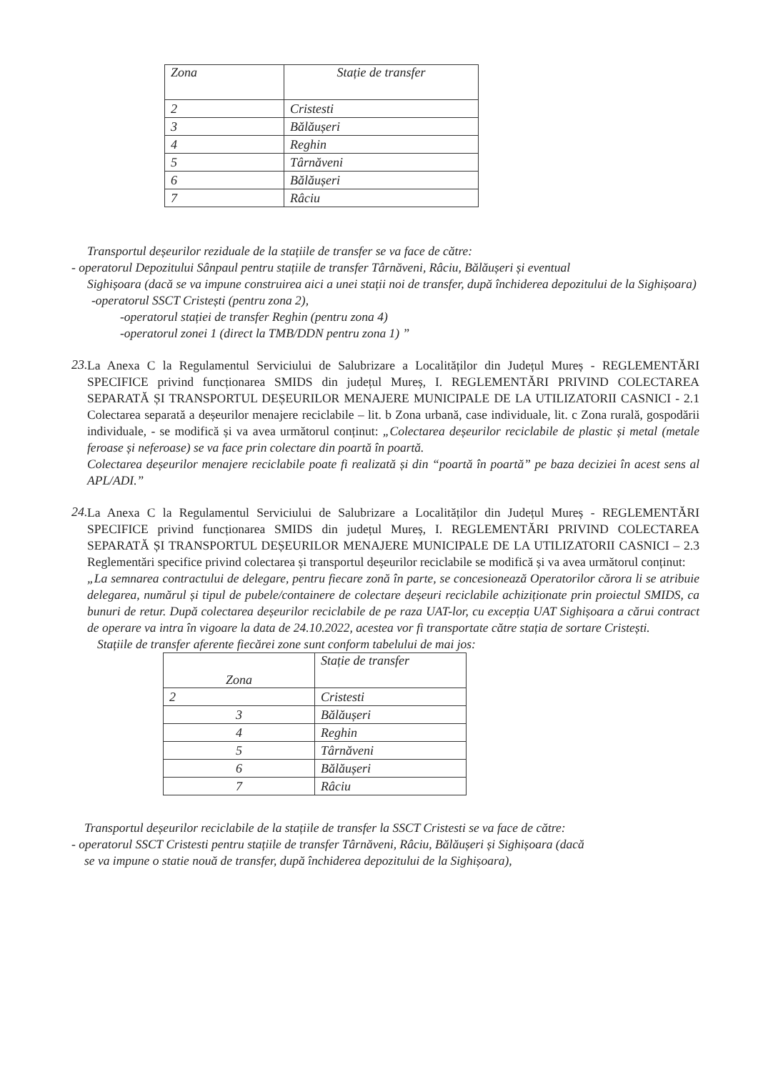| Zona | Stație de transfer |
| 2 | Cristesti |
| 3 | Bălăușeri |
| 4 | Reghin |
| 5 | Târnăveni |
| 6 | Bălăușeri |
| 7 | Râciu |
Transportul deșeurilor reziduale de la stațiile de transfer se va face de către:
- operatorul Depozitului Sânpaul pentru stațiile de transfer Târnăveni, Râciu, Bălăușeri și eventual
Sighișoara (dacă se va impune construirea aici a unei stații noi de transfer, după închiderea depozitului de la Sighișoara)
-operatorul SSCT Cristești (pentru zona 2),
-operatorul stației de transfer Reghin (pentru zona 4)
-operatorul zonei 1 (direct la TMB/DDN pentru zona 1) ”
23.
La Anexa C la Regulamentul Serviciului de Salubrizare a Localităților din Județul Mureș - REGLEMENTĂRI SPECIFICE privind funcționarea SMIDS din județul Mureș, I. REGLEMENTĂRI PRIVIND COLECTAREA SEPARATĂ ȘI TRANSPORTUL DEȘEURILOR MENAJERE MUNICIPALE DE LA UTILIZATORII CASNICI - 2.1 Colectarea separată a deșeurilor menajere reciclabile – lit. b Zona urbană, case individuale, lit. c Zona rurală, gospodării individuale, - se modifică și va avea următorul conținut: „Colectarea deșeurilor reciclabile de plastic și metal (metale feroase și neferoase) se va face prin colectare din poartă în poartă.
Colectarea deșeurilor menajere reciclabile poate fi realizată și din “poartă în poartă” pe baza deciziei în acest sens al APL/ADI.”
24.
La Anexa C la Regulamentul Serviciului de Salubrizare a Localităților din Județul Mureș - REGLEMENTĂRI SPECIFICE privind funcționarea SMIDS din județul Mureș, I. REGLEMENTĂRI PRIVIND COLECTAREA SEPARATĂ ȘI TRANSPORTUL DEȘEURILOR MENAJERE MUNICIPALE DE LA UTILIZATORII CASNICI – 2.3 Reglementări specifice privind colectarea și transportul deșeurilor reciclabile se modifică și va avea următorul conținut:
„La semnarea contractului de delegare, pentru fiecare zonă în parte, se concesionează Operatorilor cărora li se atribuie delegarea, numărul și tipul de pubele/containere de colectare deșeuri reciclabile achiziționate prin proiectul SMIDS, ca bunuri de retur. După colectarea deșeurilor reciclabile de pe raza UAT-lor, cu excepția UAT Sighișoara a cărui contract de operare va intra în vigoare la data de 24.10.2022, acestea vor fi transportate către stația de sortare Cristești.
Stațiile de transfer aferente fiecărei zone sunt conform tabelului de mai jos:
| Zona | Stație de transfer |
| 2 | Cristesti |
| 3 | Bălăușeri |
| 4 | Reghin |
| 5 | Târnăveni |
| 6 | Bălăușeri |
| 7 | Râciu |
Transportul deșeurilor reciclabile de la stațiile de transfer la SSCT Cristesti se va face de către:
- operatorul SSCT Cristesti pentru stațiile de transfer Târnăveni, Râciu, Bălăușeri și Sighișoara (dacă
se va impune o statie nouă de transfer, după închiderea depozitului de la Sighișoara),